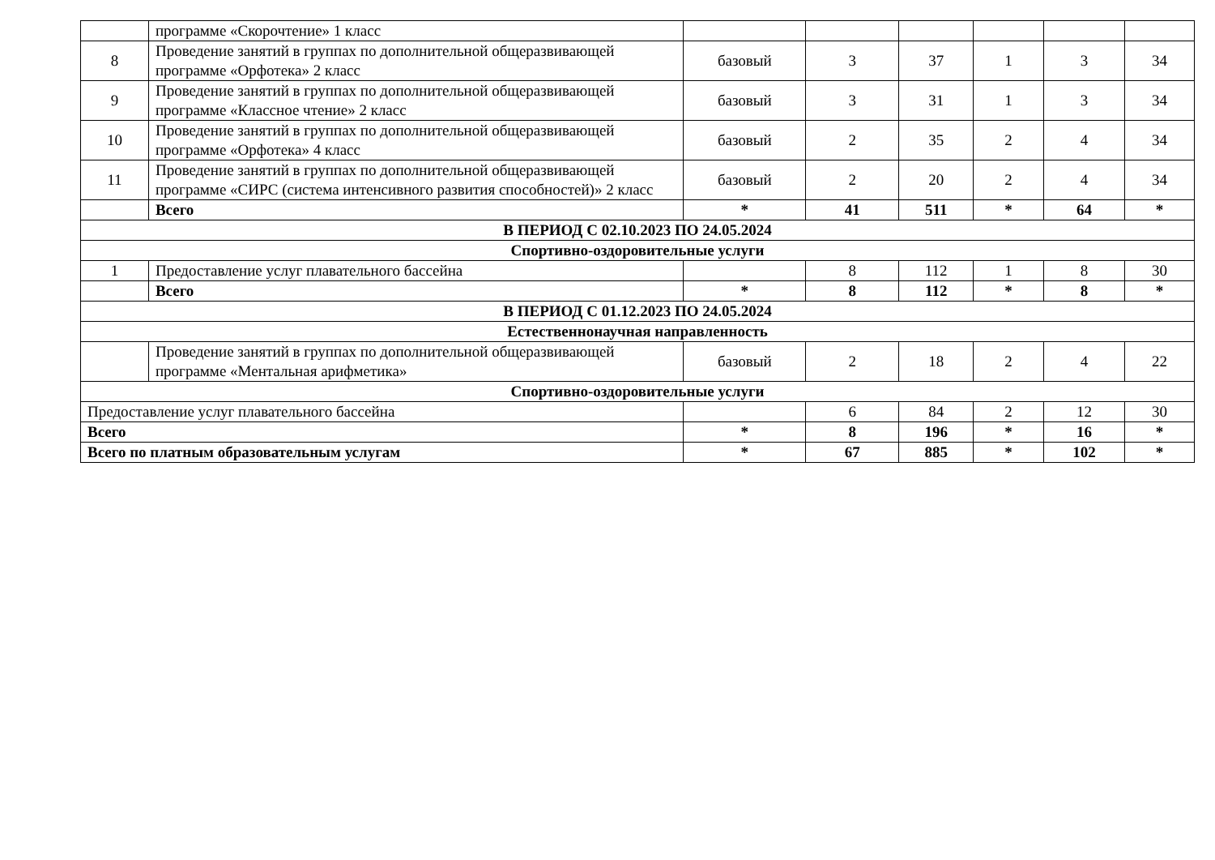| | программе «Скорочтение» 1 класс | | | | | | |
| 8 | Проведение занятий в группах по дополнительной общеразвивающей программе «Орфотека» 2 класс | базовый | 3 | 37 | 1 | 3 | 34 |
| 9 | Проведение занятий в группах по дополнительной общеразвивающей программе «Классное чтение» 2 класс | базовый | 3 | 31 | 1 | 3 | 34 |
| 10 | Проведение занятий в группах по дополнительной общеразвивающей программе «Орфотека» 4 класс | базовый | 2 | 35 | 2 | 4 | 34 |
| 11 | Проведение занятий в группах по дополнительной общеразвивающей программе «СИРС (система интенсивного развития способностей)» 2 класс | базовый | 2 | 20 | 2 | 4 | 34 |
| | Всего | * | 41 | 511 | * | 64 | * |
| В ПЕРИОД С 02.10.2023 ПО 24.05.2024 | | | | | | | |
| Спортивно-оздоровительные услуги | | | | | | | |
| 1 | Предоставление услуг плавательного бассейна | | 8 | 112 | 1 | 8 | 30 |
| | Всего | * | 8 | 112 | * | 8 | * |
| В ПЕРИОД С 01.12.2023 ПО 24.05.2024 | | | | | | | |
| Естественнонаучная направленность | | | | | | | |
| | Проведение занятий в группах по дополнительной общеразвивающей программе «Ментальная арифметика» | базовый | 2 | 18 | 2 | 4 | 22 |
| Спортивно-оздоровительные услуги | | | | | | | |
| Предоставление услуг плавательного бассейна | | | 6 | 84 | 2 | 12 | 30 |
| Всего | | * | 8 | 196 | * | 16 | * |
| Всего по платным образовательным услугам | | * | 67 | 885 | * | 102 | * |